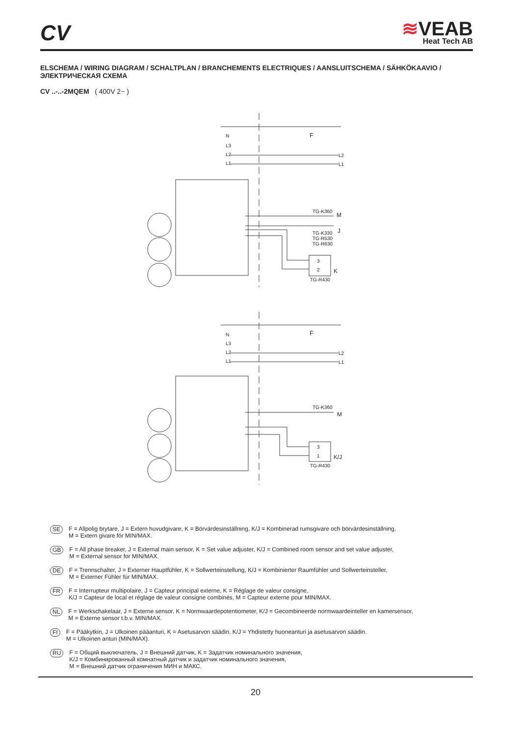CV
≋VEAB
Heat Tech AB
ELSCHEMA / WIRING DIAGRAM / SCHALTPLAN / BRANCHEMENTS ELECTRIQUES / AANSLUITSCHEMA / SÄHKÖKAAVIO / ЭЛЕКТРИЧЕСКАЯ СХЕМА
CV ..-..-2MQEM ( 400V 2~ )
F
L2
L1
N
L3
L2
L1
TG-K360
M
J
TG-K330
TG-R530
TG-R630
3
2
K
TG-R430
F
L2
L1
N
L3
L2
L1
TG-K360
M
3
1
K/J
TG-R430
SE F = Allpolig brytare, J = Extern huvudgivare, K = Börvärdesinställning, K/J = Kombinerad rumsgivare och börvärdesinställning,
M = Extern givare för MIN/MAX.
GB F = All phase breaker, J = External main sensor, K = Set value adjuster, K/J = Combined room sensor and set value adjuster,
M = External sensor for MIN/MAX.
DE F = Trennschalter, J = Externer Hauptfühler, K = Sollwerteinstellung, K/J = Kombinierter Raumfühler und Sollwerteinsteller,
M = Externer Fühler für MIN/MAX.
FR F = Interrupteur multipolaire, J = Capteur principal externe, K = Réglage de valeur consigne,
K/J = Capteur de local et réglage de valeur consigne combinés, M = Capteur externe pour MIN/MAX.
NL F = Werkschakelaar, J = Externe sensor, K = Normwaardepotentiometer, K/J = Gecombineerde normwaardeinteller en kamersensor,
M = Externe sensor t.b.v. MIN/MAX.
FI F = Pääkytkin, J = Ulkoinen pääanturi, K = Asetusarvon säädin, K/J = Yhdistetty huoneanturi ja asetusarvon säädin.
M = Ulkoinen anturi (MIN/MAX).
RU F = Общий выключатель, J = Внешний датчик, K = Задатчик номинального значения,
K/J = Комбинированный комнатный датчик и задатчик номинального значения,
M = Внешний датчик ограничения МИН и МАКС.
20